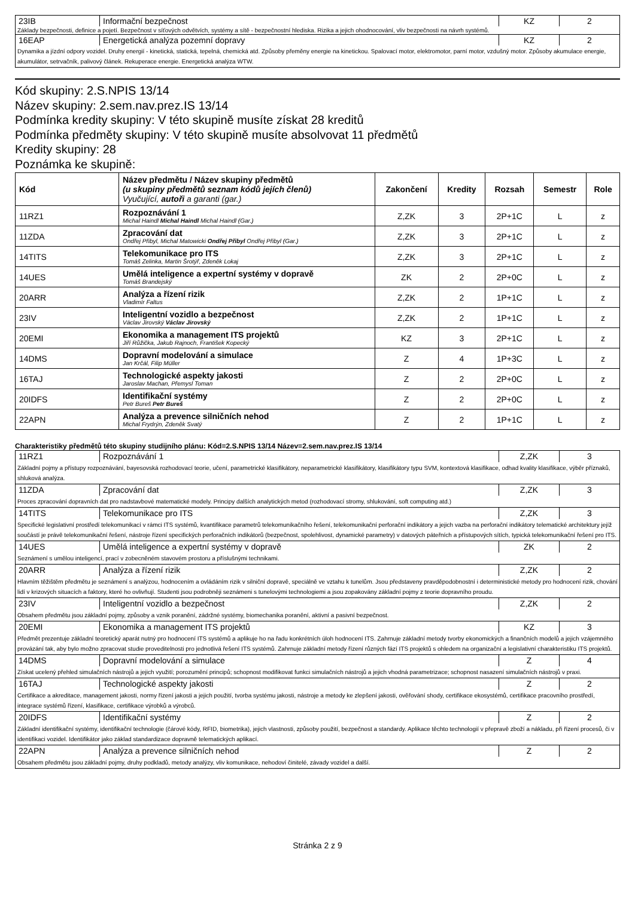| 23IB | Informační bezpečnost | KZ | 2 |
| Základy bezpečnosti, definice a pojetí. Bezpečnost v síťových odvětvích, systémy a sítě - bezpečnostní hlediska. Rizika a jejich ohodnocování, vliv bezpečnosti na návrh systémů. | | | |
| 16EAP | Energetická analýza pozemní dopravy | KZ | 2 |
| Dynamika a jízdní odpory vozidel. Druhy energií - kinetická, statická, tepelná, chemická atd. Způsoby přeměny energie na kinetickou. Spalovací motor, elektromotor, parní motor, vzdušný motor. Způsoby akumulace energie, akumulátor, setrvačník, palivový článek. Rekuperace energie. Energetická analýza WTW. | | | |
Kód skupiny: 2.S.NPIS 13/14
Název skupiny: 2.sem.nav.prez.IS 13/14
Podmínka kredity skupiny: V této skupině musíte získat 28 kreditů
Podmínka předměty skupiny: V této skupině musíte absolvovat 11 předmětů
Kredity skupiny: 28
Poznámka ke skupině:
| Kód | Název předmětu / Název skupiny předmětů (u skupiny předmětů seznam kódů jejích členů) Vyučující, autoři a garanti (gar.) | Zakončení | Kredity | Rozsah | Semestr | Role |
| --- | --- | --- | --- | --- | --- | --- |
| 11RZ1 | Rozpoznávání 1 Michal Haindl Michal Haindl Michal Haindl (Gar.) | Z,ZK | 3 | 2P+1C | L | z |
| 11ZDA | Zpracování dat Ondřej Přibyl, Michal Matowicki Ondřej Přibyl Ondřej Přibyl (Gar.) | Z,ZK | 3 | 2P+1C | L | z |
| 14TITS | Telekomunikace pro ITS Tomáš Zelinka, Martin Šrotýř, Zdeněk Lokaj | Z,ZK | 3 | 2P+1C | L | z |
| 14UES | Umělá inteligence a expertní systémy v dopravě Tomáš Brandejský | ZK | 2 | 2P+0C | L | z |
| 20ARR | Analýza a řízení rizik Vladimír Faltus | Z,ZK | 2 | 1P+1C | L | z |
| 23IV | Inteligentní vozidlo a bezpečnost Václav Jirovský Václav Jirovský | Z,ZK | 2 | 1P+1C | L | z |
| 20EMI | Ekonomika a management ITS projektů Jiří Růžička, Jakub Rajnoch, František Kopecký | KZ | 3 | 2P+1C | L | z |
| 14DMS | Dopravní modelování a simulace Jan Krčál, Filip Müller | Z | 4 | 1P+3C | L | z |
| 16TAJ | Technologické aspekty jakosti Jaroslav Machan, Přemysl Toman | Z | 2 | 2P+0C | L | z |
| 20IDFS | Identifikační systémy Petr Bureš Petr Bureš | Z | 2 | 2P+0C | L | z |
| 22APN | Analýza a prevence silničních nehod Michal Frydrýn, Zdeněk Svatý | Z | 2 | 1P+1C | L | z |
Charakteristiky předmětů této skupiny studijního plánu: Kód=2.S.NPIS 13/14 Název=2.sem.nav.prez.IS 13/14
| 11RZ1 | Rozpoznávání 1 | Z,ZK | 3 |
| Základní pojmy a přístupy rozpoznávání, bayesovská rozhodovací teorie, učení, parametrické klasifikátory, neparametrické klasifikátory, klasifikátory typu SVM, kontextová klasifikace, odhad kvality klasifikace, výběr příznaků, shluková analýza. | | | |
| 11ZDA | Zpracování dat | Z,ZK | 3 |
| Proces zpracování dopravních dat pro nadstavbové matematické modely. Principy dalších analytických metod (rozhodovací stromy, shlukování, soft computing atd.) | | | |
| 14TITS | Telekomunikace pro ITS | Z,ZK | 3 |
| Specifické legislativní prostředí telekomunikací v rámci ITS systémů, kvantifikace parametrů telekomunikačního řešení, telekomunikační perforační indikátory a jejich vazba na perforační indikátory telematické architektury jejíž součástí je právě telekomunikační řešení, nástroje řízení specifických perforačních indikátorů (bezpečnost, spolehlivost, dynamické parametry) v datových páteřních a přístupových sítích, typická telekomunikační řešení pro ITS. | | | |
| 14UES | Umělá inteligence a expertní systémy v dopravě | ZK | 2 |
| Seznámení s umělou inteligencí, prací v zobecněném stavovém prostoru a příslušnými technikami. | | | |
| 20ARR | Analýza a řízení rizik | Z,ZK | 2 |
| Hlavním těžištěm předmětu je seznámení s analýzou, hodnocením a ovládáním rizik v silniční dopravě, speciálně ve vztahu k tunelům. Jsou představeny pravděpodobnostní i deterministické metody pro hodnocení rizik, chování lidí v krizových situacích a faktory, které ho ovlivňují. Studenti jsou podrobněji seznámeni s tunelovými technologiemi a jsou zopakovány základní pojmy z teorie dopravního proudu. | | | |
| 23IV | Inteligentní vozidlo a bezpečnost | Z,ZK | 2 |
| Obsahem předmětu jsou základní pojmy, způsoby a vznik poranění, zádržné systémy, biomechanika poranění, aktivní a pasivní bezpečnost. | | | |
| 20EMI | Ekonomika a management ITS projektů | KZ | 3 |
| Předmět prezentuje základní teoretický aparát nutný pro hodnocení ITS systémů a aplikuje ho na řadu konkrétních úloh hodnocení ITS. Zahrnuje základní metody tvorby ekonomických a finančních modelů a jejich vzájemného provázání tak, aby bylo možno zpracovat studie proveditelnosti pro jednotlivá řešení ITS systémů. Zahrnuje základní metody řízení různých fází ITS projektů s ohledem na organizační a legislativní charakteristiku ITS projektů. | | | |
| 14DMS | Dopravní modelování a simulace | Z | 4 |
| Získat ucelený přehled simulačních nástrojů a jejich využití; porozumění principů; schopnost modifikovat funkci simulačních nástrojů a jejich vhodná parametrizace; schopnost nasazení simulačních nástrojů v praxi. | | | |
| 16TAJ | Technologické aspekty jakosti | Z | 2 |
| Certifikace a akreditace, management jakosti, normy řízení jakosti a jejich použití, tvorba systému jakosti, nástroje a metody ke zlepšení jakosti, ověřování shody, certifikace ekosystémů, certifikace pracovního prostředí, integrace systémů řízení, klasifikace, certifikace výrobků a výrobců. | | | |
| 20IDFS | Identifikační systémy | Z | 2 |
| Základní identifikační systémy, identifikační technologie (čárové kódy, RFID, biometrika), jejich vlastnosti, způsoby použití, bezpečnost a standardy. Aplikace těchto technologií v přepravě zboží a nákladu, při řízení procesů, či v identifikaci vozidel. Identifikátor jako základ standardizace dopravně telematických aplikací. | | | |
| 22APN | Analýza a prevence silničních nehod | Z | 2 |
| Obsahem předmětu jsou základní pojmy, druhy podkladů, metody analýzy, vliv komunikace, nehodoví činitelé, závady vozidel a další. | | | |
Stránka 2 z 9